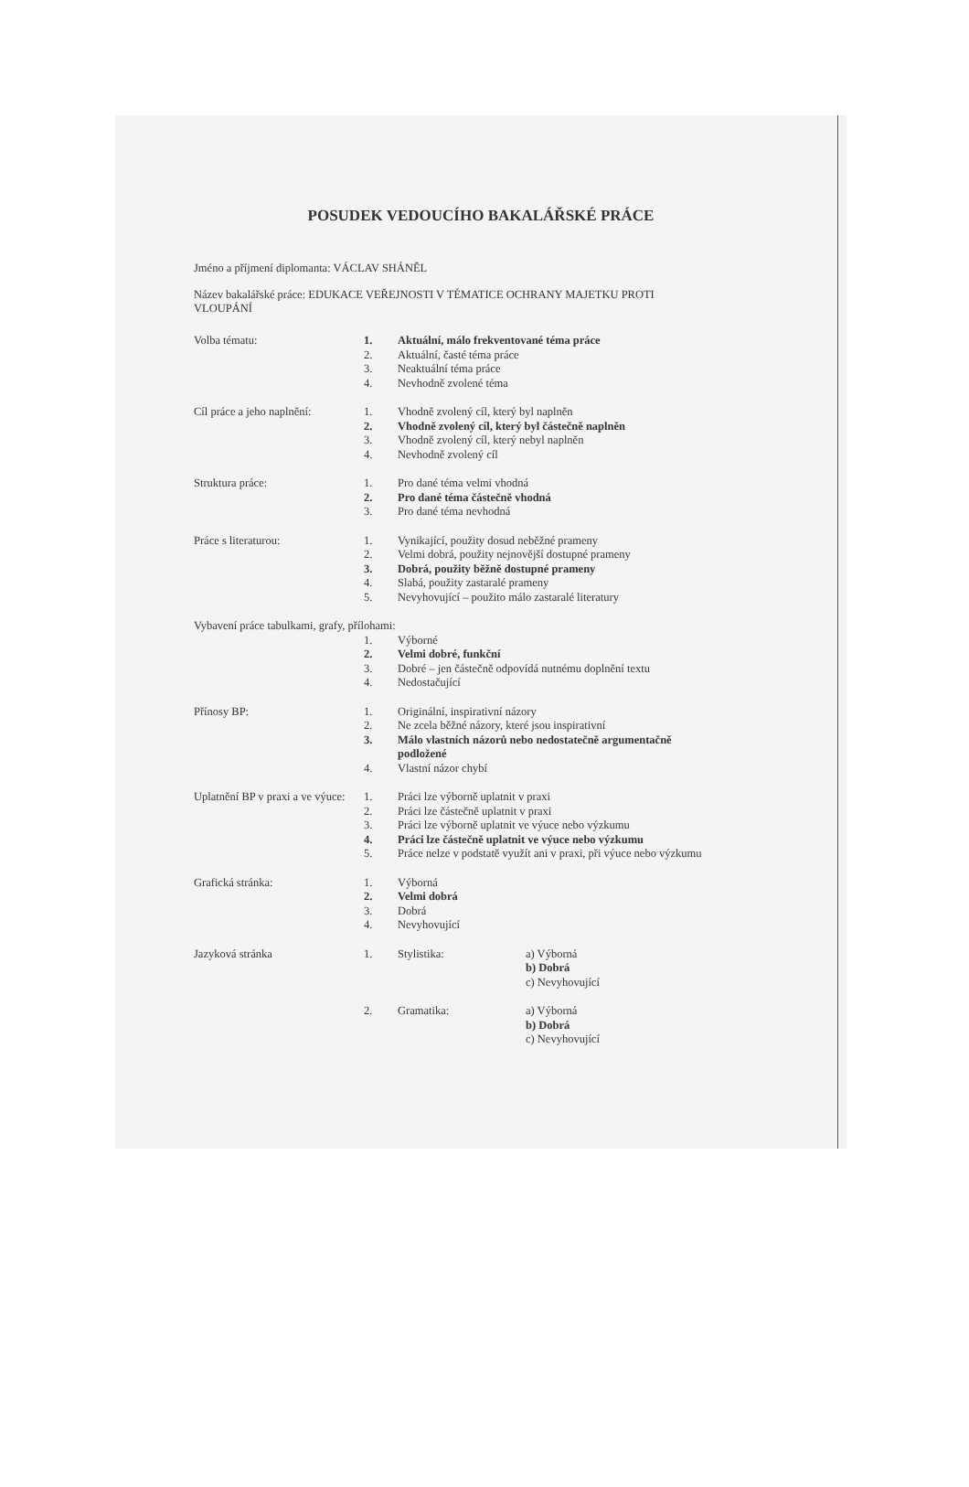POSUDEK VEDOUCÍHO BAKALÁŘSKÉ PRÁCE
Jméno a příjmení diplomanta: VÁCLAV SHÁNĚL
Název bakalářské práce: EDUKACE VEŘEJNOSTI V TÉMATICE OCHRANY MAJETKU PROTI
VLOUPÁNÍ
| Volba tématu: | 1. | Aktuální, málo frekventované téma práce | |
| | 2. | Aktuální, časté téma práce | |
| | 3. | Neaktuální téma práce | |
| | 4. | Nevhodně zvolené téma | |
| Cíl práce a jeho naplnění: | 1. | Vhodně zvolený cíl, který byl naplněn | |
| | 2. | Vhodně zvolený cíl, který byl částečně naplněn | |
| | 3. | Vhodně zvolený cíl, který nebyl naplněn | |
| | 4. | Nevhodně zvolený cíl | |
| Struktura práce: | 1. | Pro dané téma velmi vhodná | |
| | 2. | Pro dané téma částečně vhodná | |
| | 3. | Pro dané téma nevhodná | |
| Práce s literaturou: | 1. | Vynikající, použity dosud neběžné prameny | |
| | 2. | Velmi dobrá, použity nejnovější dostupné prameny | |
| | 3. | Dobrá, použity běžně dostupné prameny | |
| | 4. | Slabá, použity zastaralé prameny | |
| | 5. | Nevyhovující – použito málo zastaralé literatury | |
| Vybavení práce tabulkami, grafy, přílohami: | | | |
| | 1. | Výborné | |
| | 2. | Velmi dobré, funkční | |
| | 3. | Dobré – jen částečně odpovídá nutnému doplnění textu | |
| | 4. | Nedostačující | |
| Přínosy BP: | 1. | Originální, inspirativní názory | |
| | 2. | Ne zcela běžné názory, které jsou inspirativní | |
| | 3. | Málo vlastních názorů nebo nedostatečně argumentačně podložené | |
| | 4. | Vlastní názor chybí | |
| Uplatnění BP v praxi a ve výuce: | 1. | Práci lze výborně uplatnit v praxi | |
| | 2. | Práci lze částečně uplatnit v praxi | |
| | 3. | Práci lze výborně uplatnit ve výuce nebo výzkumu | |
| | 4. | Práci lze částečně uplatnit ve výuce nebo výzkumu | |
| | 5. | Práce nelze v podstatě využít ani v praxi, při výuce nebo výzkumu | |
| Grafická stránka: | 1. | Výborná | |
| | 2. | Velmi dobrá | |
| | 3. | Dobrá | |
| | 4. | Nevyhovující | |
| Jazyková stránka | 1. | Stylistika: | a) Výborná b) Dobrá c) Nevyhovující |
| | 2. | Gramatika: | a) Výborná b) Dobrá c) Nevyhovující |